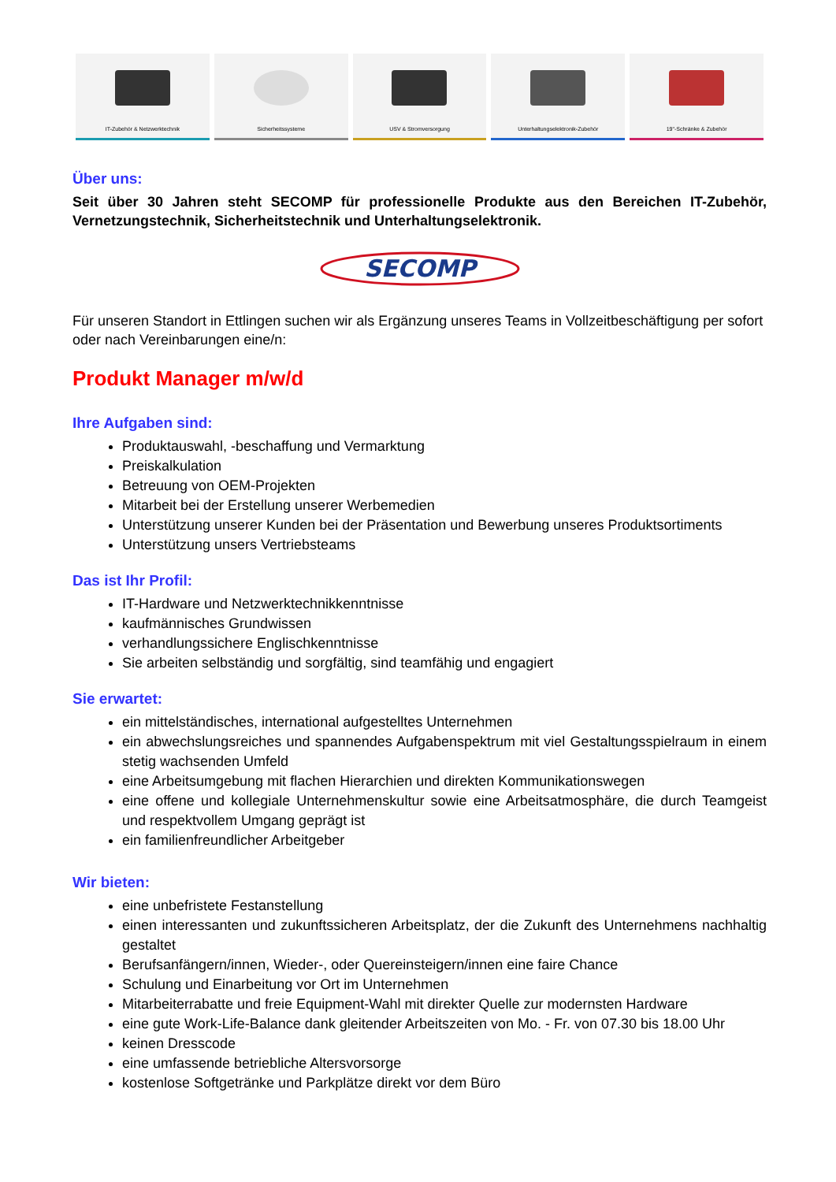IT-Zubehör & Netzwerktechnik Sicherheitssysteme USV & Stromversorgung Unterhaltungselektronik-Zubehör
19"-Schränke & Zubehör
Über uns:
Seit über 30 Jahren steht SECOMP für professionelle Produkte aus den Bereichen IT-Zubehör, Vernetzungstechnik, Sicherheitstechnik und Unterhaltungselektronik.
SECOMP
Für unseren Standort in Ettlingen suchen wir als Ergänzung unseres Teams in Vollzeitbeschäftigung per sofort oder nach Vereinbarungen eine/n:
Produkt Manager m/w/d
Ihre Aufgaben sind:
Produktauswahl, -beschaffung und Vermarktung
Preiskalkulation
Betreuung von OEM-Projekten
Mitarbeit bei der Erstellung unserer Werbemedien
Unterstützung unserer Kunden bei der Präsentation und Bewerbung unseres Produktsortiments
Unterstützung unsers Vertriebsteams
Das ist Ihr Profil:
IT-Hardware und Netzwerktechnikkenntnisse
kaufmännisches Grundwissen
verhandlungssichere Englischkenntnisse
Sie arbeiten selbständig und sorgfältig, sind teamfähig und engagiert
Sie erwartet:
ein mittelständisches, international aufgestelltes Unternehmen
ein abwechslungsreiches und spannendes Aufgabenspektrum mit viel Gestaltungsspielraum in einem stetig wachsenden Umfeld
eine Arbeitsumgebung mit flachen Hierarchien und direkten Kommunikationswegen
eine offene und kollegiale Unternehmenskultur sowie eine Arbeitsatmosphäre, die durch Teamgeist und respektvollem Umgang geprägt ist
ein familienfreundlicher Arbeitgeber
Wir bieten:
eine unbefristete Festanstellung
einen interessanten und zukunftssicheren Arbeitsplatz, der die Zukunft des Unternehmens nachhaltig gestaltet
Berufsanfängern/innen, Wieder-, oder Quereinsteigern/innen eine faire Chance
Schulung und Einarbeitung vor Ort im Unternehmen
Mitarbeiterrabatte und freie Equipment-Wahl mit direkter Quelle zur modernsten Hardware
eine gute Work-Life-Balance dank gleitender Arbeitszeiten von Mo. - Fr. von 07.30 bis 18.00 Uhr
keinen Dresscode
eine umfassende betriebliche Altersvorsorge
kostenlose Softgetränke und Parkplätze direkt vor dem Büro